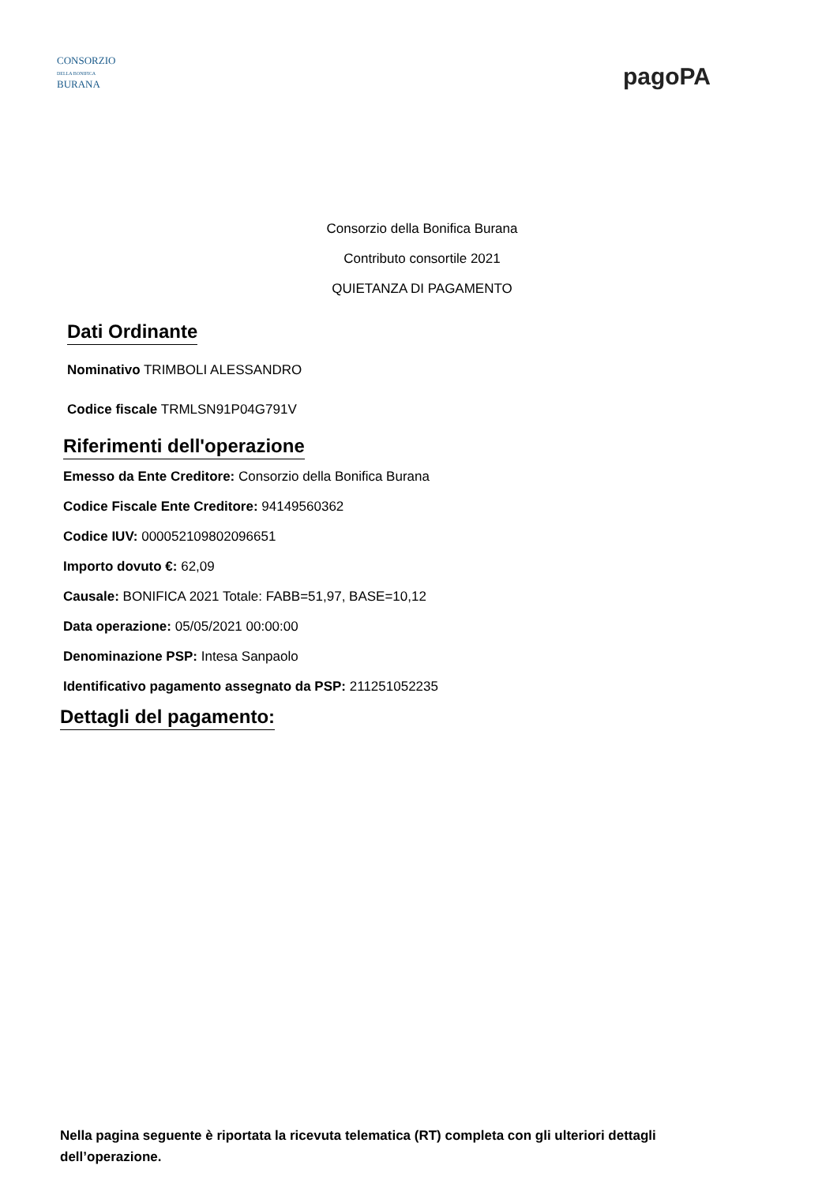CONSORZIO
DELLA BONIFICA
BURANA
pagoPA
Consorzio della Bonifica Burana
Contributo consortile 2021
QUIETANZA DI PAGAMENTO
Dati Ordinante
Nominativo TRIMBOLI ALESSANDRO
Codice fiscale TRMLSN91P04G791V
Riferimenti dell'operazione
Emesso da Ente Creditore: Consorzio della Bonifica Burana
Codice Fiscale Ente Creditore: 94149560362
Codice IUV: 000052109802096651
Importo dovuto €: 62,09
Causale: BONIFICA 2021 Totale: FABB=51,97, BASE=10,12
Data operazione: 05/05/2021 00:00:00
Denominazione PSP: Intesa Sanpaolo
Identificativo pagamento assegnato da PSP: 211251052235
Dettagli del pagamento:
Nella pagina seguente è riportata la ricevuta telematica (RT) completa con gli ulteriori dettagli dell’operazione.